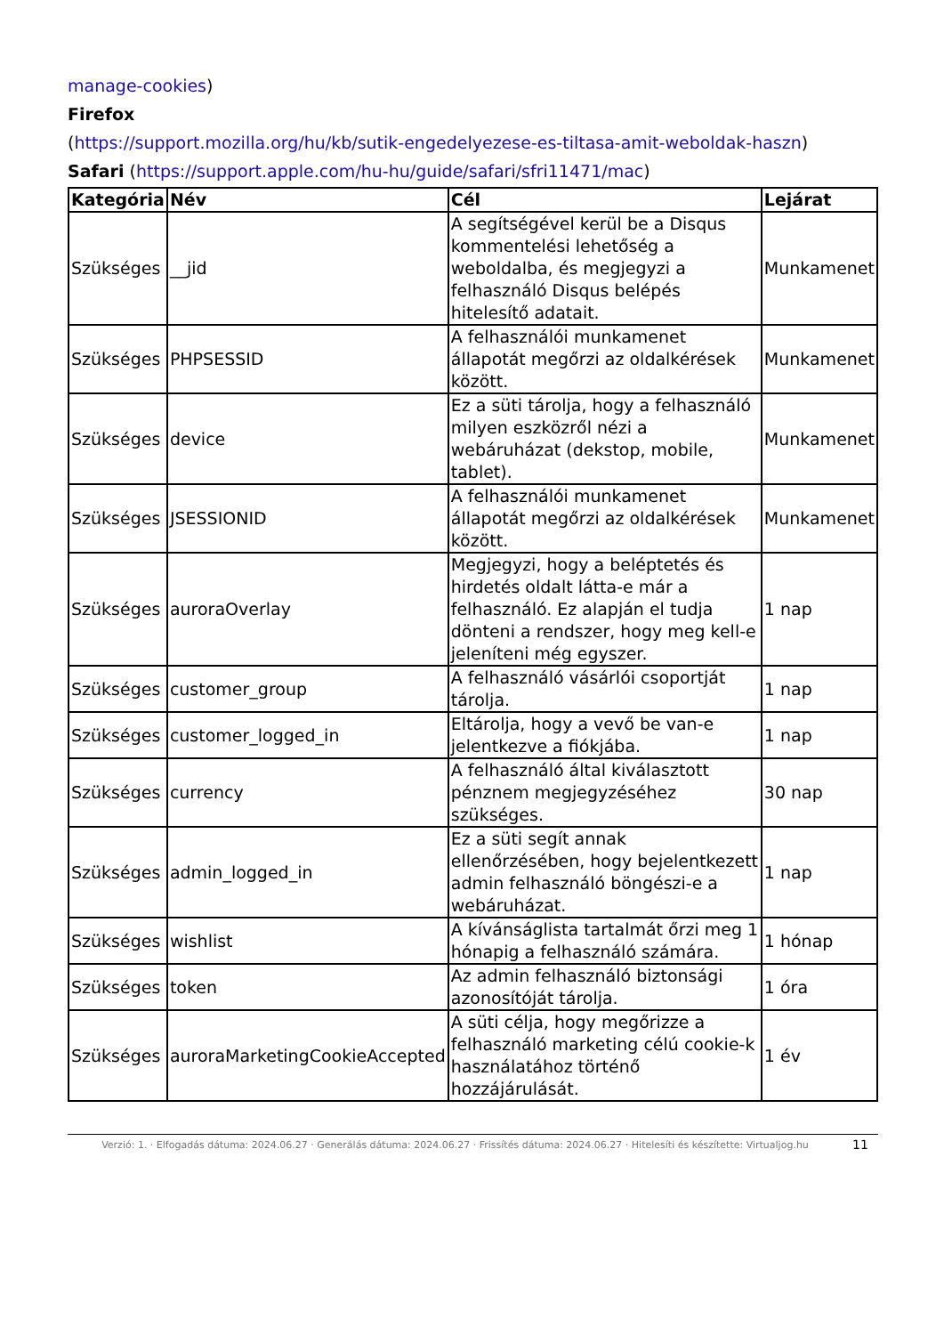manage-cookies)
Firefox
(https://support.mozilla.org/hu/kb/sutik-engedelyezese-es-tiltasa-amit-weboldak-haszn)
Safari (https://support.apple.com/hu-hu/guide/safari/sfri11471/mac)
| Kategória | Név | Cél | Lejárat |
| --- | --- | --- | --- |
| Szükséges | __jid | A segítségével kerül be a Disqus kommentelési lehetőség a weboldalba, és megjegyzi a felhasználó Disqus belépés hitelesítő adatait. | Munkamenet |
| Szükséges | PHPSESSID | A felhasználói munkamenet állapotát megőrzi az oldalkérések között. | Munkamenet |
| Szükséges | device | Ez a süti tárolja, hogy a felhasználó milyen eszközről nézi a webáruházat (dekstop, mobile, tablet). | Munkamenet |
| Szükséges | JSESSIONID | A felhasználói munkamenet állapotát megőrzi az oldalkérések között. | Munkamenet |
| Szükséges | auroraOverlay | Megjegyzi, hogy a beléptetés és hirdetés oldalt látta-e már a felhasználó. Ez alapján el tudja dönteni a rendszer, hogy meg kell-e jeleníteni még egyszer. | 1 nap |
| Szükséges | customer_group | A felhasználó vásárlói csoportját tárolja. | 1 nap |
| Szükséges | customer_logged_in | Eltárolja, hogy a vevő be van-e jelentkezve a fiókjába. | 1 nap |
| Szükséges | currency | A felhasználó által kiválasztott pénznem megjegyzéséhez szükséges. | 30 nap |
| Szükséges | admin_logged_in | Ez a süti segít annak ellenőrzésében, hogy bejelentkezett admin felhasználó böngészi-e a webáruházat. | 1 nap |
| Szükséges | wishlist | A kívánságlista tartalmát őrzi meg 1 hónapig a felhasználó számára. | 1 hónap |
| Szükséges | token | Az admin felhasználó biztonsági azonosítóját tárolja. | 1 óra |
| Szükséges | auroraMarketingCookieAccepted | A süti célja, hogy megőrizze a felhasználó marketing célú cookie-k használatához történő hozzájárulását. | 1 év |
Verzió: 1. · Elfogadás dátuma: 2024.06.27 · Generálás dátuma: 2024.06.27 · Frissítés dátuma: 2024.06.27 · Hitelesíti és készítette: Virtualjog.hu
11